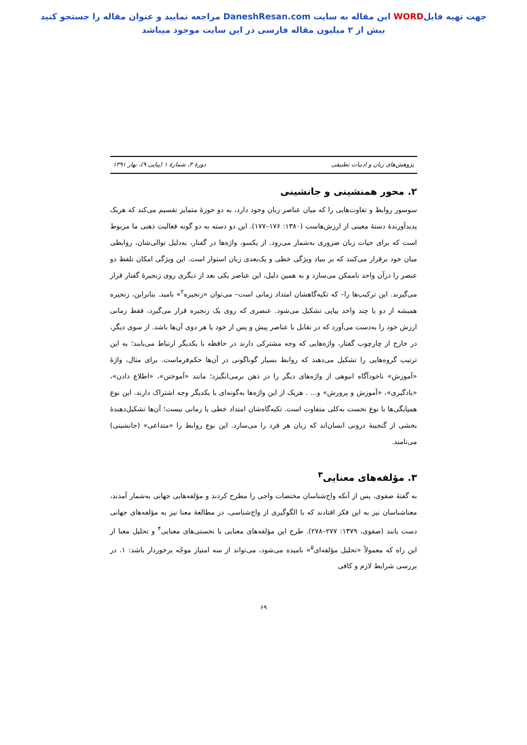جهت تهیه فایلWORD این مقاله به سایت DaneshResan.com مراجعه نمایید و عنوان مقاله را جستجو کنید
بیش از ۲ میلیون مقاله فارسی در این سایت موجود میباشد
پژوهش‌های زبان و ادبیات تطبیقی دورهٔ ۳، شمارهٔ ۱ (پیاپی ۹)، بهار ۱۳۹۱
۲. محور همنشینی و جانشینی
سوسور روابط و تفاوت‌هایی را که میان عناصر زبان وجود دارد، به دو حوزهٔ متمایز تقسیم می‌کند که هریک پدیدآورندهٔ دستهٔ معینی از ارزش‌هاست (۱۳۸۰: ۱۷۶–۱۷۷). این دو دسته به دو گونه فعالیت ذهنی ما مربوط است که برای حیات زبان ضروری به‌شمار می‌رود. از یکسو، واژه‌ها در گفتار، به‌دلیل توالی‌شان، روابطی میان خود برقرار می‌کنند که بر بنیاد ویژگی خطی و یک‌بعدی زبان استوار است. این ویژگی امکان تلفظ دو عنصر را درآن واحد ناممکن می‌سازد و به همین دلیل، این عناصر یکی بعد از دیگری روی زنجیرهٔ گفتار قرار می‌گیرند. این ترکیب‌ها را– که تکیه‌گاهشان امتداد زمانی است– می‌توان «زنجیره<sup>۲</sup>» نامید. بنابراین، زنجیره همیشه از دو یا چند واحد پیاپی تشکیل می‌شود. عنصری که روی یک زنجیره قرار می‌گیرد، فقط زمانی ارزش خود را به‌دست می‌آورد که در تقابل با عناصر پیش و پس از خود یا هر دوی آن‌ها باشد. از سوی دیگر، در خارج از چارچوب گفتار، واژه‌هایی که وجه مشترکی دارند در حافظه با یکدیگر ارتباط می‌یابند؛ به این ترتیب گروه‌هایی را تشکیل می‌دهند که روابط بسیار گوناگونی در آن‌ها حکم‌فرماست. برای مثال، واژهٔ «آموزش» ناخودآگاه انبوهی از واژه‌های دیگر را در ذهن برمی‌انگیزد؛ مانند «آموختن»، «اطلاع دادن»، «یادگیری»، «آموزش و پرورش» و... . هریک از این واژه‌ها به‌گونه‌ای با یکدیگر وجه اشتراک دارند. این نوع همپایگی‌ها با نوع نخست به‌کلی متفاوت است. تکیه‌گاه‌شان امتداد خطی یا زمانی نیست؛ آن‌ها تشکیل‌دهندهٔ بخشی از گنجینهٔ درونی انسان‌اند که زبان هر فرد را می‌سازد. این نوع روابط را «متداعی» (جانشینی) می‌نامند.
۳. مؤلفه‌های معنایی<sup>۳</sup>
به گفتهٔ صفوی، پس از آنکه واج‌شناسان مختصات واجی را مطرح کردند و مؤلفه‌هایی جهانی به‌شمار آمدند، معناشناسان نیز به این فکر افتادند که با الگوگیری از واج‌شناسی، در مطالعهٔ معنا نیز به مؤلفه‌های جهانی دست یابند (صفوی، ۱۳۷۹: ۲۷۷–۲۷۸). طرح این مؤلفه‌های معنایی یا نخستی‌های معنایی<sup>۴</sup> و تحلیل معنا از این راه که معمولاً «تحلیل مؤلفه‌ای<sup>۵</sup>» نامیده می‌شود، می‌تواند از سه امتیاز موجّه برخوردار باشد: ۱. در بررسی شرایط لازم و کافی
۶۹